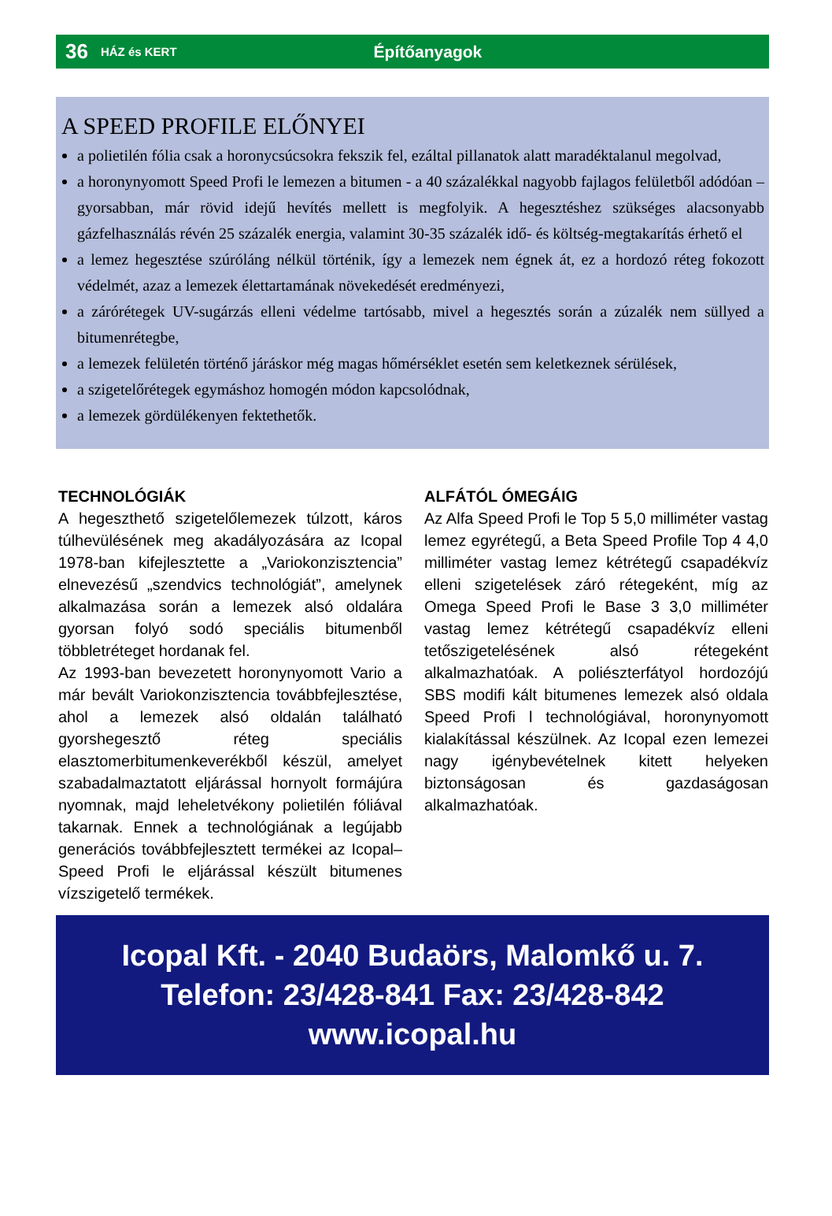36 HÁZ és KERT Építőanyagok
A SPEED PROFILE ELŐNYEI
a polietilén fólia csak a horonycsúcsokra fekszik fel, ezáltal pillanatok alatt maradéktalanul megolvad,
a horonynyomott Speed Profi le lemezen a bitumen - a 40 százalékkal nagyobb fajlagos felületből adódóan – gyorsabban, már rövid idejű hevítés mellett is megfolyik. A hegesztéshez szükséges alacsonyabb gázfelhasználás révén 25 százalék energia, valamint 30-35 százalék idő- és költség-megtakarítás érhető el
a lemez hegesztése szúróláng nélkül történik, így a lemezek nem égnek át, ez a hordozó réteg fokozott védelmét, azaz a lemezek élettartamának növekedését eredményezi,
a zárórétegek UV-sugárzás elleni védelme tartósabb, mivel a hegesztés során a zúzalék nem süllyed a bitumenrétegbe,
a lemezek felületén történő járáskor még magas hőmérséklet esetén sem keletkeznek sérülések,
a szigetelőrétegek egymáshoz homogén módon kapcsolódnak,
a lemezek gördülékenyen fektethetők.
TECHNOLÓGIÁK
A hegeszthető szigetelőlemezek túlzott, káros túlhevülésének meg akadályozására az Icopal 1978-ban kifejlesztette a „Variokonzisztencia” elnevezésű „szendvics technológiát”, amelynek alkalmazása során a lemezek alsó oldalára gyorsan folyó sodó speciális bitumenből többletréteget hordanak fel.
Az 1993-ban bevezetett horonynyomott Vario a már bevált Variokonzisztencia továbbfejlesztése, ahol a lemezek alsó oldalán található gyorshegesztő réteg speciális elasztomerbitumenkeverékből készül, amelyet szabadalmaztatott eljárással hornyolt formájúra nyomnak, majd leheletvékony polietilén fóliával takarnak. Ennek a technológiának a legújabb generációs továbbfejlesztett termékei az Icopal–Speed Profi le eljárással készült bitumenes vízszigetelő termékek.
ALFÁTÓL ÓMEGÁIG
Az Alfa Speed Profi le Top 5 5,0 milliméter vastag lemez egyrétegű, a Beta Speed Profile Top 4 4,0 milliméter vastag lemez kétrétegű csapadékvíz elleni szigetelések záró rétegeként, míg az Omega Speed Profi le Base 3 3,0 milliméter vastag lemez kétrétegű csapadékvíz elleni tetőszigetelésének alsó rétegeként alkalmazhatóak. A poliészterfátyol hordozójú SBS modifi kált bitumenes lemezek alsó oldala Speed Profi l technológiával, horonynyomott kialakítással készülnek. Az Icopal ezen lemezei nagy igénybevételnek kitett helyeken biztonságosan és gazdaságosan alkalmazhatóak.
Icopal Kft. - 2040 Budaörs, Malomkő u. 7.
Telefon: 23/428-841 Fax: 23/428-842
www.icopal.hu